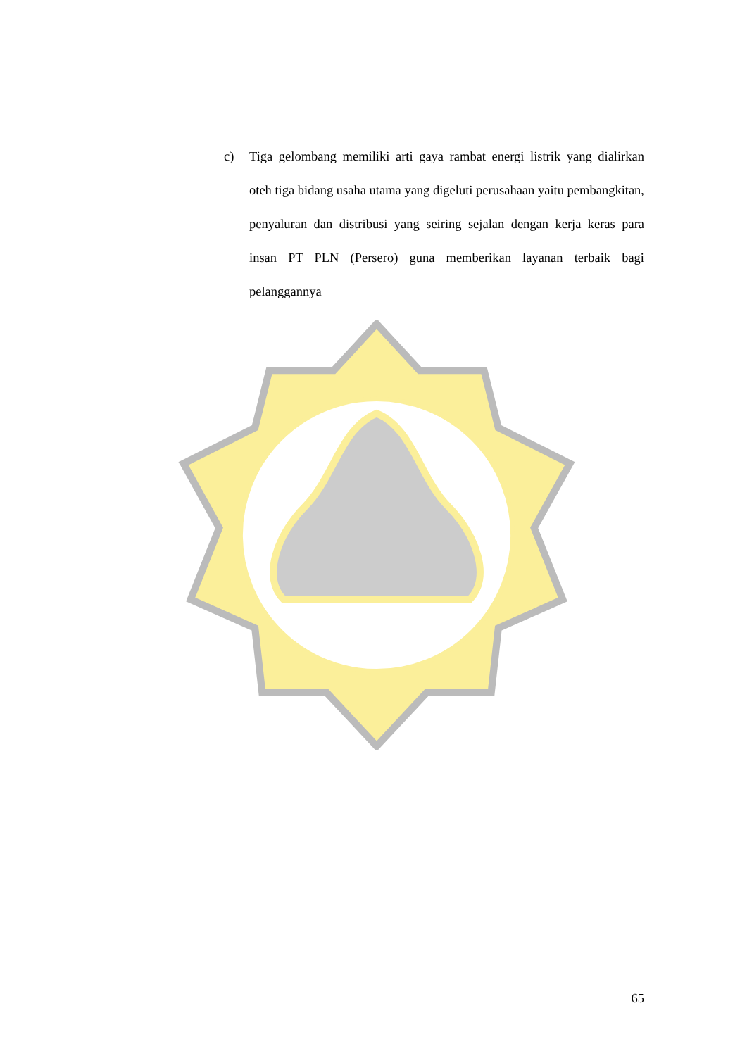c) Tiga gelombang memiliki arti gaya rambat energi listrik yang dialirkan oteh tiga bidang usaha utama yang digeluti perusahaan yaitu pembangkitan, penyaluran dan distribusi yang seiring sejalan dengan kerja keras para insan PT PLN (Persero) guna memberikan layanan terbaik bagi pelanggannya
65